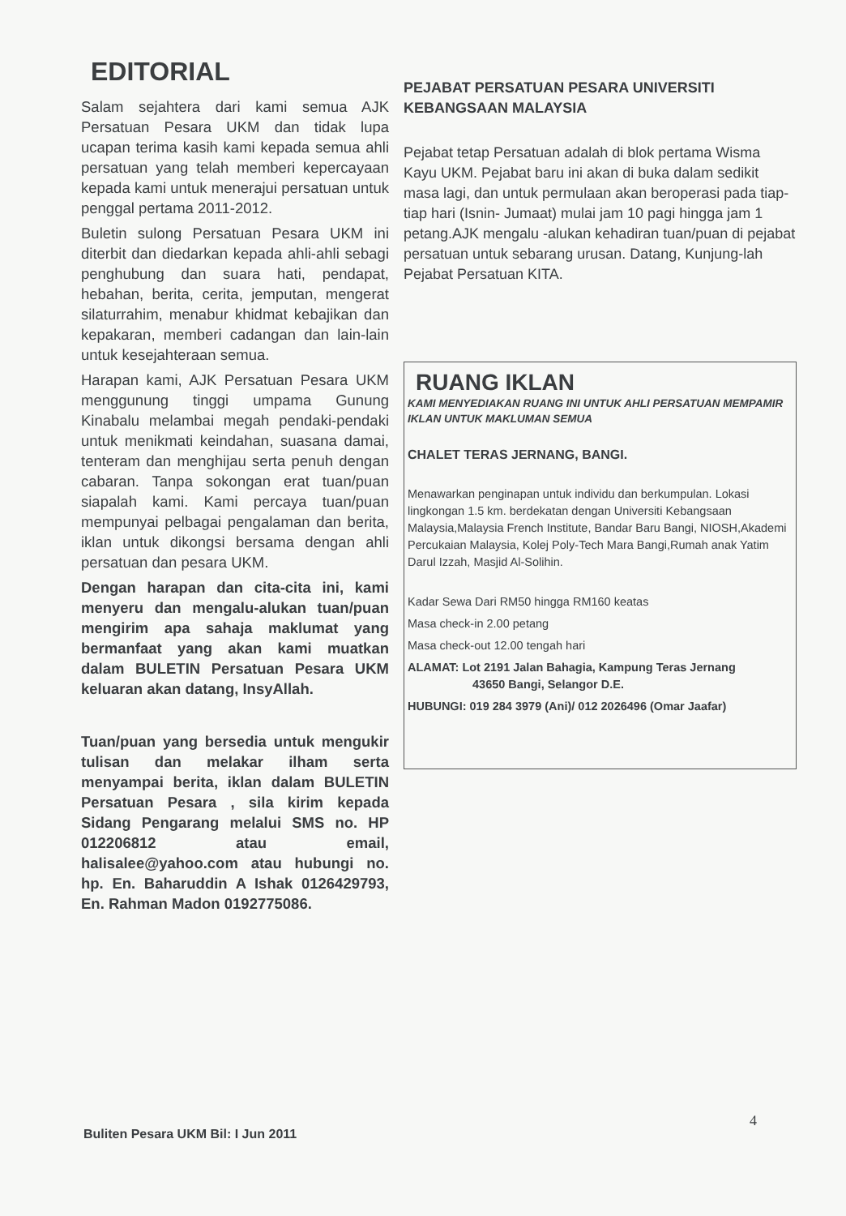EDITORIAL
Salam sejahtera dari kami semua AJK Persatuan Pesara UKM dan tidak lupa ucapan terima kasih kami kepada semua ahli persatuan yang telah memberi kepercayaan kepada kami untuk menerajui persatuan untuk penggal pertama 2011-2012.
Buletin sulong Persatuan Pesara UKM ini diterbit dan diedarkan kepada ahli-ahli sebagi penghubung dan suara hati, pendapat, hebahan, berita, cerita, jemputan, mengerat silaturrahim, menabur khidmat kebajikan dan kepakaran, memberi cadangan dan lain-lain untuk kesejahteraan semua.
Harapan kami, AJK Persatuan Pesara UKM menggunung tinggi umpama Gunung Kinabalu melambai megah pendaki-pendaki untuk menikmati keindahan, suasana damai, tenteram dan menghijau serta penuh dengan cabaran. Tanpa sokongan erat tuan/puan siapalah kami. Kami percaya tuan/puan mempunyai pelbagai pengalaman dan berita, iklan untuk dikongsi bersama dengan ahli persatuan dan pesara UKM.
Dengan harapan dan cita-cita ini, kami menyeru dan mengalu-alukan tuan/puan mengirim apa sahaja maklumat yang bermanfaat yang akan kami muatkan dalam BULETIN Persatuan Pesara UKM keluaran akan datang, InsyAllah.
Tuan/puan yang bersedia untuk mengukir tulisan dan melakar ilham serta menyampai berita, iklan dalam BULETIN Persatuan Pesara , sila kirim kepada Sidang Pengarang melalui SMS no. HP 012206812 atau email, halisalee@yahoo.com atau hubungi no. hp. En. Baharuddin A Ishak 0126429793, En. Rahman Madon 0192775086.
PEJABAT PERSATUAN PESARA UNIVERSITI KEBANGSAAN MALAYSIA
Pejabat tetap Persatuan adalah di blok pertama Wisma Kayu UKM. Pejabat baru ini akan di buka dalam sedikit masa lagi, dan untuk permulaan akan beroperasi pada tiap-tiap hari (Isnin- Jumaat) mulai jam 10 pagi hingga jam 1 petang.AJK mengalu -alukan kehadiran tuan/puan di pejabat persatuan untuk sebarang urusan. Datang, Kunjung-lah Pejabat Persatuan KITA.
RUANG IKLAN
KAMI MENYEDIAKAN RUANG INI UNTUK AHLI PERSATUAN MEMPAMIR IKLAN UNTUK MAKLUMAN SEMUA
CHALET TERAS JERNANG, BANGI.
Menawarkan penginapan untuk individu dan berkumpulan. Lokasi lingkongan 1.5 km. berdekatan dengan Universiti Kebangsaan Malaysia,Malaysia French Institute, Bandar Baru Bangi, NIOSH,Akademi Percukaian Malaysia, Kolej Poly-Tech Mara Bangi,Rumah anak Yatim Darul Izzah, Masjid Al-Solihin.
Kadar Sewa Dari RM50 hingga RM160 keatas
Masa check-in 2.00 petang
Masa check-out 12.00 tengah hari
ALAMAT: Lot 2191 Jalan Bahagia, Kampung Teras Jernang
43650 Bangi, Selangor D.E.
HUBUNGI: 019 284 3979 (Ani)/ 012 2026496 (Omar Jaafar)
Buliten Pesara UKM Bil: I Jun 2011
4